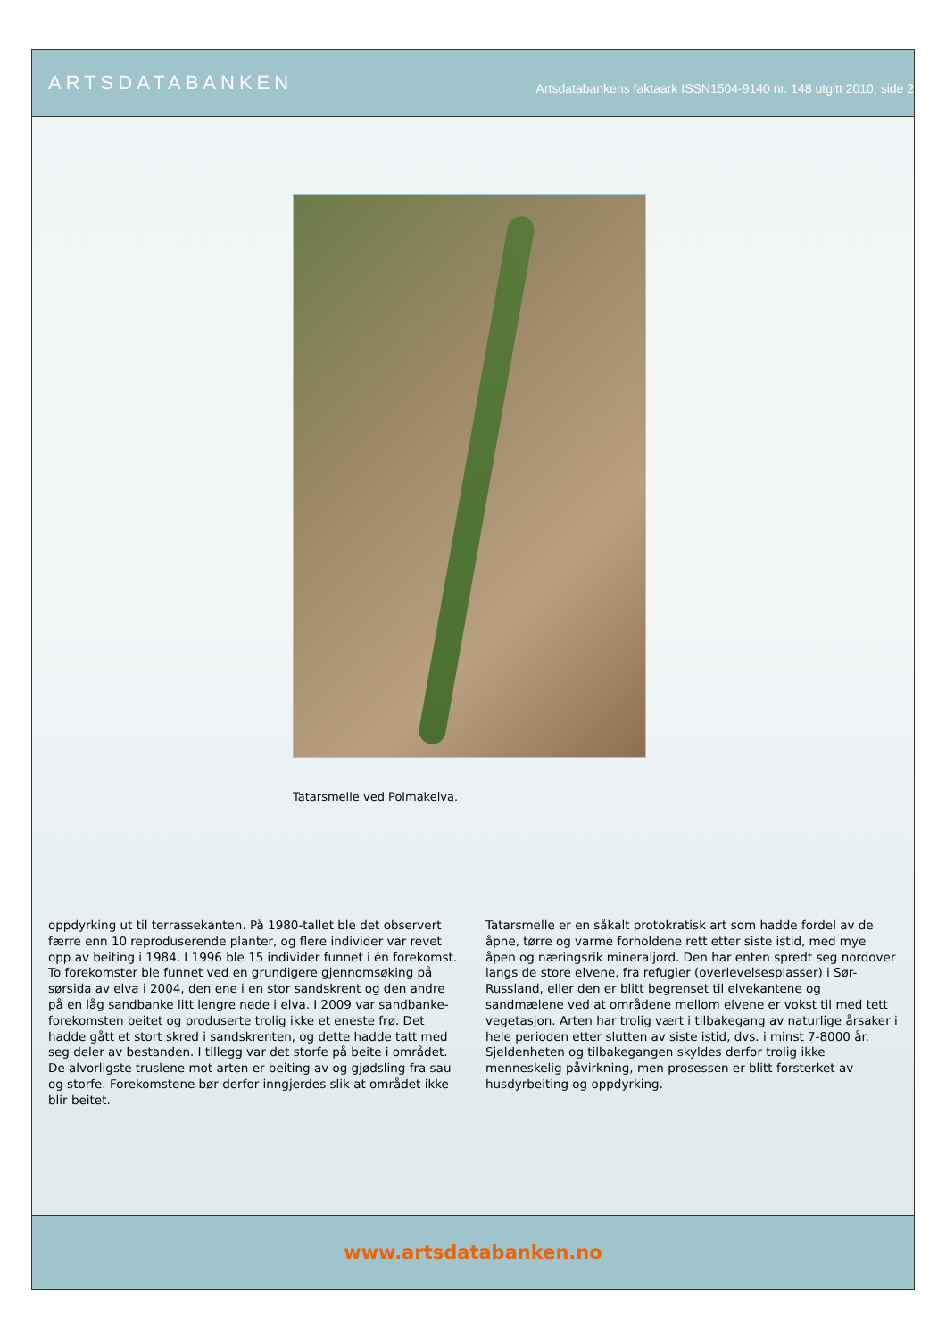ARTSDATABANKEN Artsdatabankens faktaark ISSN1504-9140 nr. 148 utgitt 2010, side 2
Tatarsmelle ved Polmakelva.
oppdyrking ut til terrassekanten. På 1980-tallet ble det observert færre enn 10 reproduserende planter, og flere individer var revet opp av beiting i 1984. I 1996 ble 15 individer funnet i én forekomst. To forekomster ble funnet ved en grundigere gjennomsøking på sørsida av elva i 2004, den ene i en stor sandskrent og den andre på en låg sandbanke litt lengre nede i elva. I 2009 var sandbanke-forekomsten beitet og produserte trolig ikke et eneste frø. Det hadde gått et stort skred i sandskrenten, og dette hadde tatt med seg deler av bestanden. I tillegg var det storfe på beite i området. De alvorligste truslene mot arten er beiting av og gjødsling fra sau og storfe. Forekomstene bør derfor inngjerdes slik at området ikke blir beitet.
Tatarsmelle er en såkalt protokratisk art som hadde fordel av de åpne, tørre og varme forholdene rett etter siste istid, med mye åpen og næringsrik mineraljord. Den har enten spredt seg nordover langs de store elvene, fra refugier (overlevelsesplasser) i Sør-Russland, eller den er blitt begrenset til elvekantene og sandmælene ved at områdene mellom elvene er vokst til med tett vegetasjon. Arten har trolig vært i tilbakegang av naturlige årsaker i hele perioden etter slutten av siste istid, dvs. i minst 7-8000 år. Sjeldenheten og tilbakegangen skyldes derfor trolig ikke menneskelig påvirkning, men prosessen er blitt forsterket av husdyrbeiting og oppdyrking.
www.artsdatabanken.no